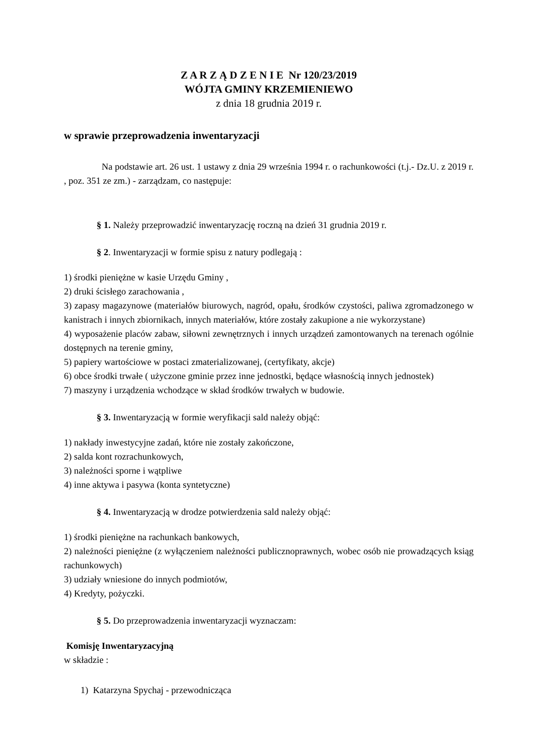Z A R Z Ą D Z E N I E Nr 120/23/2019
WÓJTA GMINY KRZEMIENIEWO
z dnia 18 grudnia 2019 r.
w sprawie przeprowadzenia inwentaryzacji
Na podstawie art. 26 ust. 1 ustawy z dnia 29 września 1994 r. o rachunkowości (t.j.- Dz.U. z 2019 r. , poz. 351 ze zm.) - zarządzam, co następuje:
§ 1. Należy przeprowadzić inwentaryzację roczną na dzień 31 grudnia 2019 r.
§ 2. Inwentaryzacji w formie spisu z natury podlegają :
1) środki pieniężne w kasie Urzędu Gminy ,
2) druki ścisłego zarachowania ,
3) zapasy magazynowe (materiałów biurowych, nagród, opału, środków czystości, paliwa zgromadzonego w kanistrach i innych zbiornikach, innych materiałów, które zostały zakupione a nie wykorzystane)
4) wyposażenie placów zabaw, siłowni zewnętrznych i innych urządzeń zamontowanych na terenach ogólnie dostępnych na terenie gminy,
5) papiery wartościowe w postaci zmaterializowanej, (certyfikaty, akcje)
6) obce środki trwałe ( użyczone gminie przez inne jednostki, będące własnością innych jednostek)
7) maszyny i urządzenia wchodzące w skład środków trwałych w budowie.
§ 3. Inwentaryzacją w formie weryfikacji sald należy objąć:
1) nakłady inwestycyjne zadań, które nie zostały zakończone,
2) salda kont rozrachunkowych,
3) należności sporne i wątpliwe
4) inne aktywa i pasywa (konta syntetyczne)
§ 4. Inwentaryzacją w drodze potwierdzenia sald należy objąć:
1) środki pieniężne na rachunkach bankowych,
2) należności pieniężne (z wyłączeniem należności publicznoprawnych, wobec osób nie prowadzących ksiąg rachunkowych)
3) udziały wniesione do innych podmiotów,
4) Kredyty, pożyczki.
§ 5. Do przeprowadzenia inwentaryzacji wyznaczam:
Komisję Inwentaryzacyjną
w składzie :
1) Katarzyna Spychaj - przewodnicząca